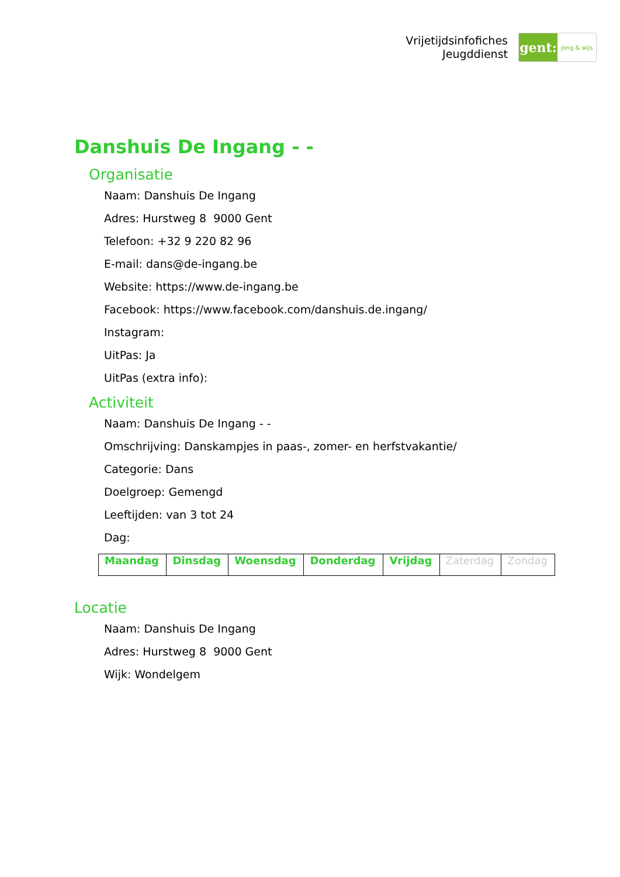Vrijetijdsinfofiches
Jeugddienst
gent:
jong & wijs
Danshuis De Ingang - -
Organisatie
Naam: Danshuis De Ingang
Adres: Hurstweg 8 9000 Gent
Telefoon: +32 9 220 82 96
E-mail: dans@de-ingang.be
Website: https://www.de-ingang.be
Facebook: https://www.facebook.com/danshuis.de.ingang/
Instagram:
UitPas: Ja
UitPas (extra info):
Activiteit
Naam: Danshuis De Ingang - -
Omschrijving: Danskampjes in paas-, zomer- en herfstvakantie/
Categorie: Dans
Doelgroep: Gemengd
Leeftijden: van 3 tot 24
Dag:
| Maandag | Dinsdag | Woensdag | Donderdag | Vrijdag | Zaterdag | Zondag |
Locatie
Naam: Danshuis De Ingang
Adres: Hurstweg 8 9000 Gent
Wijk: Wondelgem